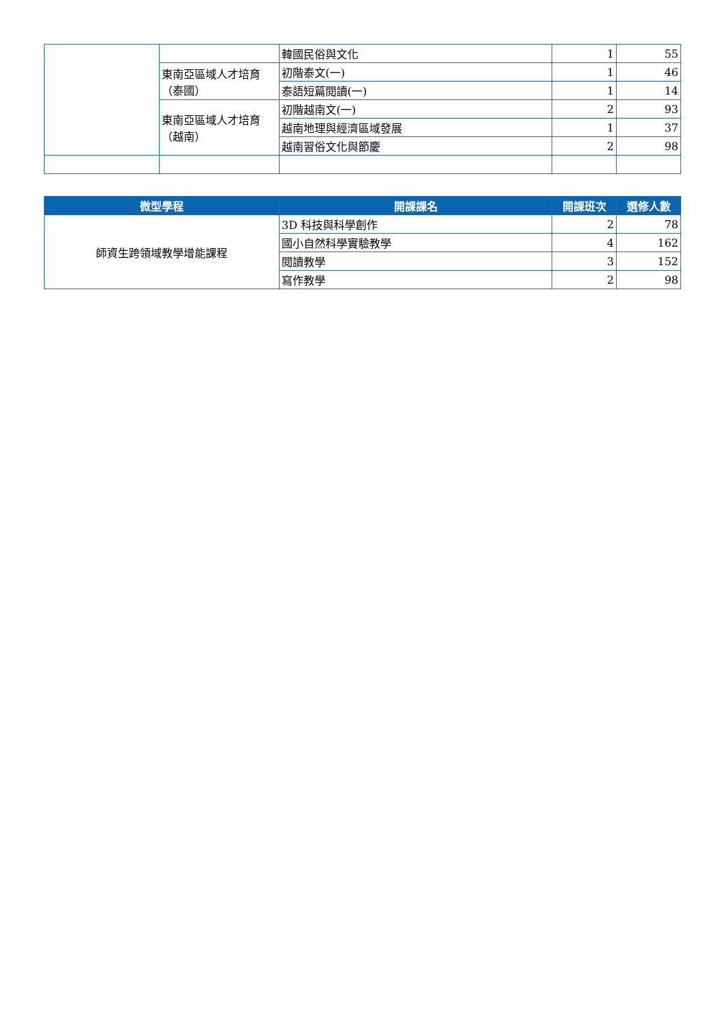| | | 韓國民俗與文化 | 1 | 55 |
| | 東南亞區域人才培育（泰國） | 初階泰文(一) | 1 | 46 |
| | | 泰語短篇閱讀(一) | 1 | 14 |
| | 東南亞區域人才培育（越南） | 初階越南文(一) | 2 | 93 |
| | | 越南地理與經濟區域發展 | 1 | 37 |
| | | 越南習俗文化與節慶 | 2 | 98 |
| 微型學程 | 開課課名 | 開課班次 | 選修人數 |
| --- | --- | --- | --- |
| 師資生跨領域教學增能課程 | 3D 科技與科學創作 | 2 | 78 |
| | 國小自然科學實驗教學 | 4 | 162 |
| | 閱讀教學 | 3 | 152 |
| | 寫作教學 | 2 | 98 |